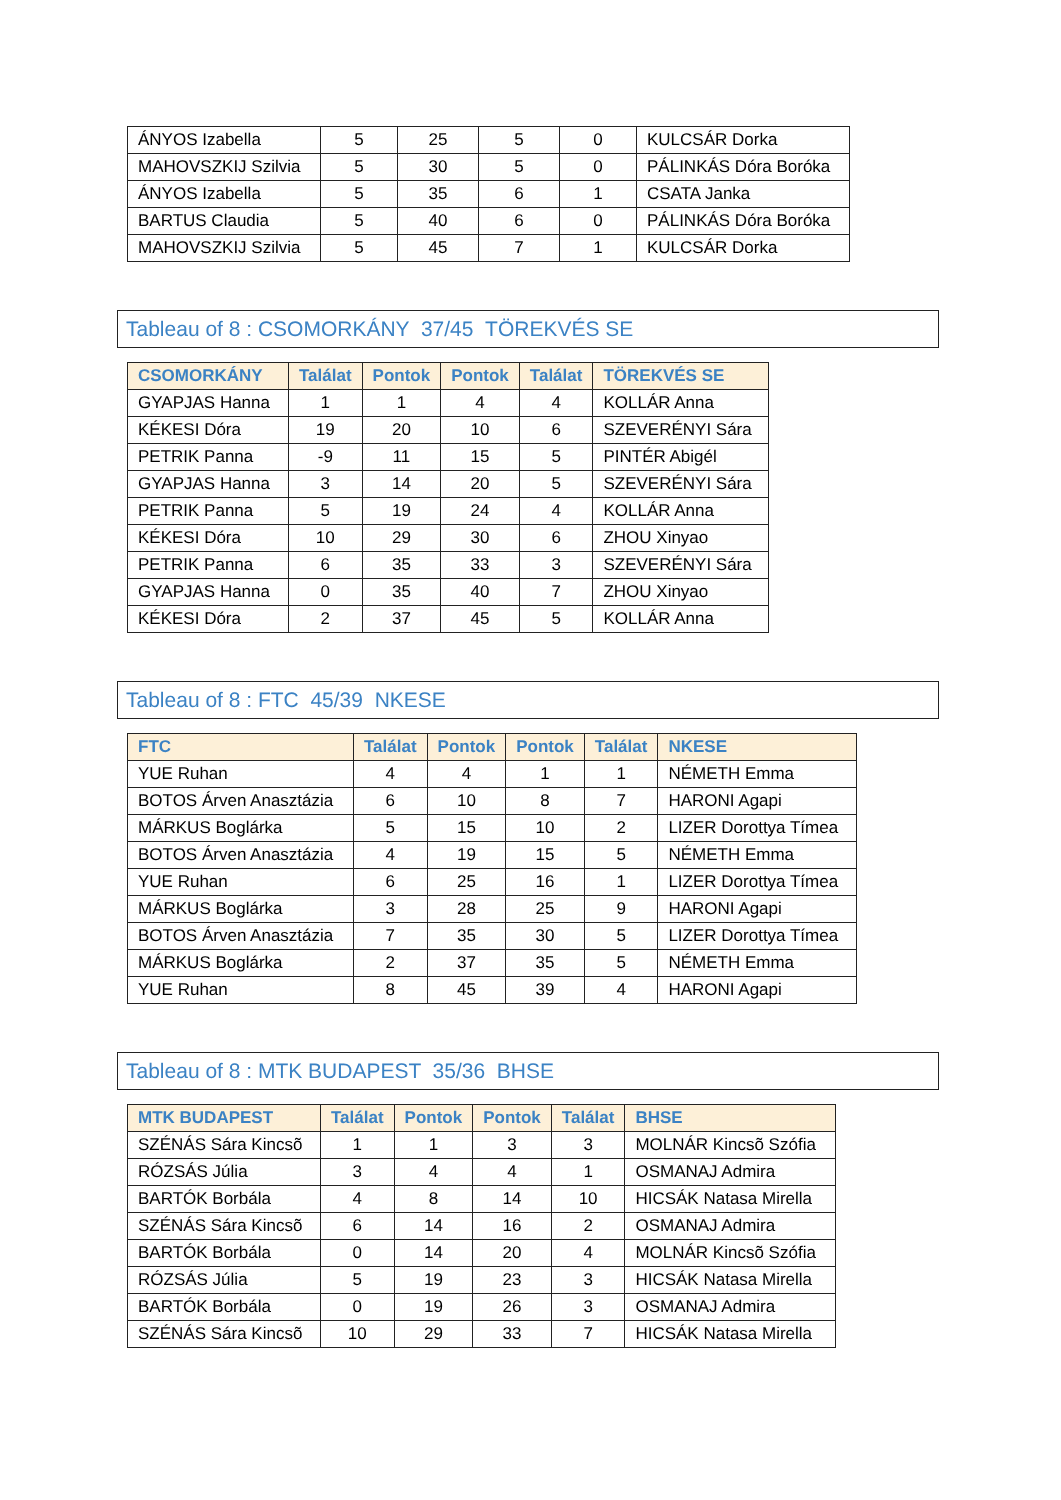| ÁNYOS Izabella | 5 | 25 | 5 | 0 | KULCSÁR Dorka |
| MAHOVSZKIJ Szilvia | 5 | 30 | 5 | 0 | PÁLINKÁS Dóra Boróka |
| ÁNYOS Izabella | 5 | 35 | 6 | 1 | CSATA Janka |
| BARTUS Claudia | 5 | 40 | 6 | 0 | PÁLINKÁS Dóra Boróka |
| MAHOVSZKIJ Szilvia | 5 | 45 | 7 | 1 | KULCSÁR Dorka |
Tableau of 8 : CSOMORKÁNY 37/45 TÖREKVÉS SE
| CSOMORKÁNY | Találat | Pontok | Pontok | Találat | TÖREKVÉS SE |
| --- | --- | --- | --- | --- | --- |
| GYAPJAS Hanna | 1 | 1 | 4 | 4 | KOLLÁR Anna |
| KÉKESI Dóra | 19 | 20 | 10 | 6 | SZEVERÉNYI Sára |
| PETRIK Panna | -9 | 11 | 15 | 5 | PINTÉR Abigél |
| GYAPJAS Hanna | 3 | 14 | 20 | 5 | SZEVERÉNYI Sára |
| PETRIK Panna | 5 | 19 | 24 | 4 | KOLLÁR Anna |
| KÉKESI Dóra | 10 | 29 | 30 | 6 | ZHOU Xinyao |
| PETRIK Panna | 6 | 35 | 33 | 3 | SZEVERÉNYI Sára |
| GYAPJAS Hanna | 0 | 35 | 40 | 7 | ZHOU Xinyao |
| KÉKESI Dóra | 2 | 37 | 45 | 5 | KOLLÁR Anna |
Tableau of 8 : FTC 45/39 NKESE
| FTC | Találat | Pontok | Pontok | Találat | NKESE |
| --- | --- | --- | --- | --- | --- |
| YUE Ruhan | 4 | 4 | 1 | 1 | NÉMETH Emma |
| BOTOS Árven Anasztázia | 6 | 10 | 8 | 7 | HARONI Agapi |
| MÁRKUS Boglárka | 5 | 15 | 10 | 2 | LIZER Dorottya Tímea |
| BOTOS Árven Anasztázia | 4 | 19 | 15 | 5 | NÉMETH Emma |
| YUE Ruhan | 6 | 25 | 16 | 1 | LIZER Dorottya Tímea |
| MÁRKUS Boglárka | 3 | 28 | 25 | 9 | HARONI Agapi |
| BOTOS Árven Anasztázia | 7 | 35 | 30 | 5 | LIZER Dorottya Tímea |
| MÁRKUS Boglárka | 2 | 37 | 35 | 5 | NÉMETH Emma |
| YUE Ruhan | 8 | 45 | 39 | 4 | HARONI Agapi |
Tableau of 8 : MTK BUDAPEST 35/36 BHSE
| MTK BUDAPEST | Találat | Pontok | Pontok | Találat | BHSE |
| --- | --- | --- | --- | --- | --- |
| SZÉNÁS Sára Kincsõ | 1 | 1 | 3 | 3 | MOLNÁR Kincsõ Szófia |
| RÓZSÁS Júlia | 3 | 4 | 4 | 1 | OSMANAJ Admira |
| BARTÓK Borbála | 4 | 8 | 14 | 10 | HICSÁK Natasa Mirella |
| SZÉNÁS Sára Kincsõ | 6 | 14 | 16 | 2 | OSMANAJ Admira |
| BARTÓK Borbála | 0 | 14 | 20 | 4 | MOLNÁR Kincsõ Szófia |
| RÓZSÁS Júlia | 5 | 19 | 23 | 3 | HICSÁK Natasa Mirella |
| BARTÓK Borbála | 0 | 19 | 26 | 3 | OSMANAJ Admira |
| SZÉNÁS Sára Kincsõ | 10 | 29 | 33 | 7 | HICSÁK Natasa Mirella |